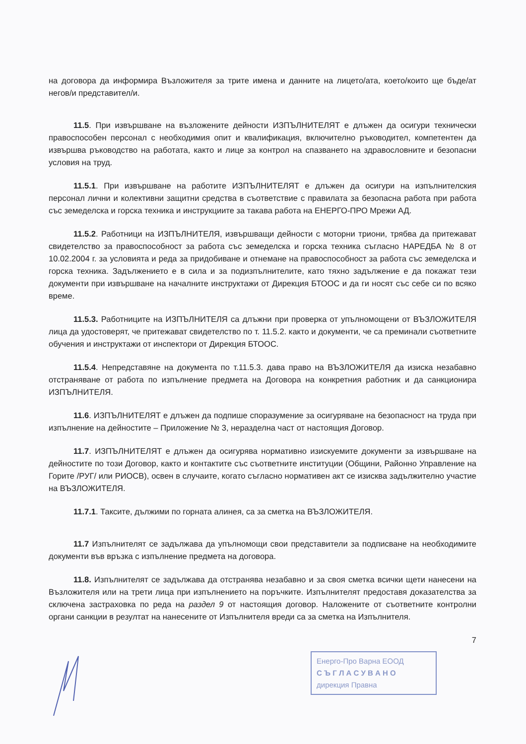на договора да информира Възложителя за трите имена и данните на лицето/ата, което/които ще бъде/ат негов/и представител/и.
11.5. При извършване на възложените дейности ИЗПЪЛНИТЕЛЯТ е длъжен да осигури технически правоспособен персонал с необходимия опит и квалификация, включително ръководител, компетентен да извършва ръководство на работата, както и лице за контрол на спазването на здравословните и безопасни условия на труд.
11.5.1. При извършване на работите ИЗПЪЛНИТЕЛЯТ е длъжен да осигури на изпълнителския персонал лични и колективни защитни средства в съответствие с правилата за безопасна работа при работа със земеделска и горска техника и инструкциите за такава работа на ЕНЕРГО-ПРО Мрежи АД.
11.5.2. Работници на ИЗПЪЛНИТЕЛЯ, извършващи дейности с моторни триони, трябва да притежават свидетелство за правоспособност за работа със земеделска и горска техника съгласно НАРЕДБА № 8 от 10.02.2004 г. за условията и реда за придобиване и отнемане на правоспособност за работа със земеделска и горска техника. Задължението е в сила и за подизпълнителите, като тяхно задължение е да покажат тези документи при извършване на началните инструктажи от Дирекция БТООС и да ги носят със себе си по всяко време.
11.5.3. Работниците на ИЗПЪЛНИТЕЛЯ са длъжни при проверка от упълномощени от ВЪЗЛОЖИТЕЛЯ лица да удостоверят, че притежават свидетелство по т. 11.5.2. както и документи, че са преминали съответните обучения и инструктажи от инспектори от Дирекция БТООС.
11.5.4. Непредставяне на документа по т.11.5.3. дава право на ВЪЗЛОЖИТЕЛЯ да изиска незабавно отстраняване от работа по изпълнение предмета на Договора на конкретния работник и да санкционира ИЗПЪЛНИТЕЛЯ.
11.6. ИЗПЪЛНИТЕЛЯТ е длъжен да подпише споразумение за осигуряване на безопасност на труда при изпълнение на дейностите – Приложение № 3, неразделна част от настоящия Договор.
11.7. ИЗПЪЛНИТЕЛЯТ е длъжен да осигурява нормативно изискуемите документи за извършване на дейностите по този Договор, както и контактите със съответните институции (Общини, Районно Управление на Горите /РУГ/ или РИОСВ), освен в случаите, когато съгласно нормативен акт се изисква задължително участие на ВЪЗЛОЖИТЕЛЯ.
11.7.1. Таксите, дължими по горната алинея, са за сметка на ВЪЗЛОЖИТЕЛЯ.
11.7 Изпълнителят се задължава да упълномощи свои представители за подписване на необходимите документи във връзка с изпълнение предмета на договора.
11.8. Изпълнителят се задължава да отстранява незабавно и за своя сметка всички щети нанесени на Възложителя или на трети лица при изпълнението на поръчките. Изпълнителят предоставя доказателства за сключена застраховка по реда на раздел 9 от настоящия договор. Наложените от съответните контролни органи санкции в резултат на нанесените от Изпълнителя вреди са за сметка на Изпълнителя.
7
Енерго-Про Варна ЕООД
С Ъ Г Л А С У В А Н О
дирекция Правна